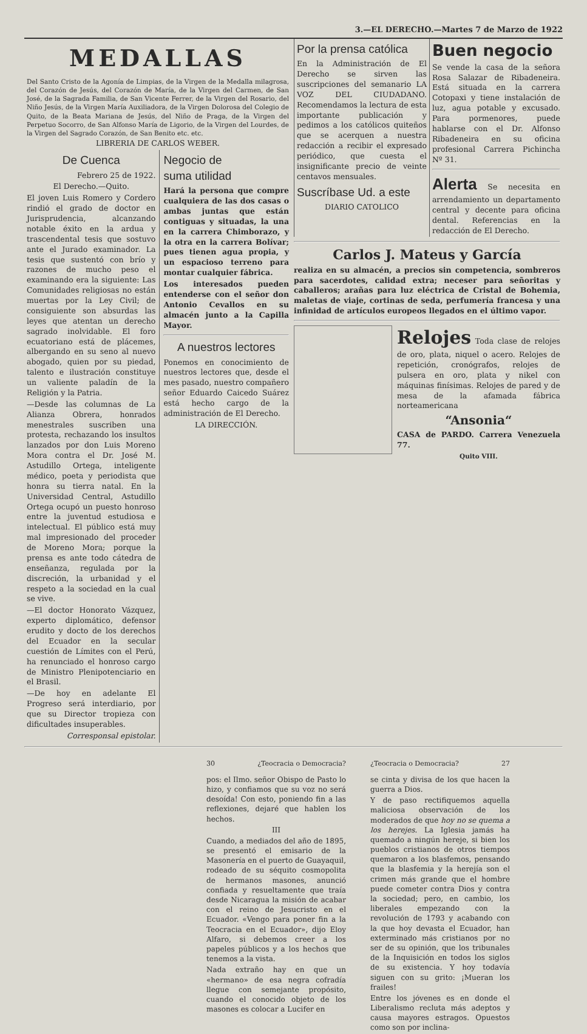3.—EL DERECHO.—Martes 7 de Marzo de 1922
MEDALLAS
Del Santo Cristo de la Agonía de Limpias, de la Virgen de la Medalla milagrosa, del Corazón de Jesús, del Corazón de María, de la Virgen del Carmen, de San José, de la Sagrada Familia, de San Vicente Ferrer, de la Virgen del Rosario, del Niño Jesús, de la Virgen María Auxiliadora, de la Virgen Dolorosa del Colegio de Quito, de la Beata Mariana de Jesús, del Niño de Praga, de la Virgen del Perpetuo Socorro, de San Alfonso María de Ligorio, de la Virgen del Lourdes, de la Virgen del Sagrado Corazón, de San Benito etc. etc.
LIBRERIA DE CARLOS WEBER.
De Cuenca
Febrero 25 de 1922.
El Derecho.—Quito.
El joven Luis Romero y Cordero rindió el grado de doctor en Jurisprudencia, alcanzando notable éxito en la ardua y trascendental tesis que sostuvo ante el Jurado examinador. La tesis que sustentó con brío y razones de mucho peso el examinando era la siguiente: Las Comunidades religiosas no están muertas por la Ley Civil; de consiguiente son absurdas las leyes que atentan un derecho sagrado inolvidable. El foro ecuatoriano está de plácemes, albergando en su seno al nuevo abogado, quien por su piedad, talento e ilustración constituye un valiente paladín de la Religión y la Patria.
—Desde las columnas de La Alianza Obrera, honrados menestrales suscriben una protesta, rechazando los insultos lanzados por don Luis Moreno Mora contra el Dr. José M. Astudillo Ortega, inteligente médico, poeta y periodista que honra su tierra natal. En la Universidad Central, Astudillo Ortega ocupó un puesto honroso entre la juventud estudiosa e intelectual. El público está muy mal impresionado del proceder de Moreno Mora; porque la prensa es ante todo cátedra de enseñanza, regulada por la discreción, la urbanidad y el respeto a la sociedad en la cual se vive.
—El doctor Honorato Vázquez, experto diplomático, defensor erudito y docto de los derechos del Ecuador en la secular cuestión de Límites con el Perú, ha renunciado el honroso cargo de Ministro Plenipotenciario en el Brasil.
—De hoy en adelante El Progreso será interdiario, por que su Director tropieza con dificultades insuperables.
Corresponsal epistolar.
Negocio de
suma utilidad
Hará la persona que compre cualquiera de las dos casas o ambas juntas que están contiguas y situadas, la una en la carrera Chimborazo, y la otra en la carrera Bolívar; pues tienen agua propia, y un espacioso terreno para montar cualquier fábrica.
Los interesados pueden entenderse con el señor don Antonio Cevallos en su almacén junto a la Capilla Mayor.
A nuestros lectores
Ponemos en conocimiento de nuestros lectores que, desde el mes pasado, nuestro compañero señor Eduardo Caicedo Suárez está hecho cargo de la administración de El Derecho.
LA DIRECCIÓN.
Por la prensa católica
En la Administración de El Derecho se sirven las suscripciones del semanario LA VOZ DEL CIUDADANO. Recomendamos la lectura de esta importante publicación y pedimos a los católicos quiteños que se acerquen a nuestra redacción a recibir el expresado periódico, que cuesta el insignificante precio de veinte centavos mensuales.
Suscríbase Ud. a este
DIARIO CATOLICO
Buen negocio
Se vende la casa de la señora Rosa Salazar de Ribadeneira. Está situada en la carrera Cotopaxi y tiene instalación de luz, agua potable y excusado. Para pormenores, puede hablarse con el Dr. Alfonso Ribadeneira en su oficina profesional Carrera Pichincha Nº 31.
Alerta Se necesita en arrendamiento un departamento central y decente para oficina dental. Referencias en la redacción de El Derecho.
Carlos J. Mateus y García
realiza en su almacén, a precios sin competencia, sombreros para sacerdotes, calidad extra; neceser para señoritas y caballeros; arañas para luz eléctrica de Cristal de Bohemia, maletas de viaje, cortinas de seda, perfumería francesa y una infinidad de artículos europeos llegados en el último vapor.
Relojes Toda clase de relojes de oro, plata, niquel o acero. Relojes de repetición, cronógrafos, relojes de pulsera en oro, plata y nikel con máquinas finísimas. Relojes de pared y de mesa de la afamada fábrica norteamericana
“Ansonia“
CASA de PARDO. Carrera Venezuela 77.
Quito VIII.
30 ¿Teocracia o Democracia?
pos: el Ilmo. señor Obispo de Pasto lo hizo, y confiamos que su voz no será desoída! Con esto, poniendo fin a las reflexiones, dejaré que hablen los hechos.
III
Cuando, a mediados del año de 1895, se presentó el emisario de la Masonería en el puerto de Guayaquil, rodeado de su séquito cosmopolita de hermanos masones, anunció confiada y resueltamente que traía desde Nicaragua la misión de acabar con el reino de Jesucristo en el Ecuador. «Vengo para poner fin a la Teocracia en el Ecuador», dijo Eloy Alfaro, si debemos creer a los papeles públicos y a los hechos que tenemos a la vista.
Nada extraño hay en que un «hermano» de esa negra cofradía llegue con semejante propósito, cuando el conocido objeto de los masones es colocar a Lucifer en
¿Teocracia o Democracia? 27
se cinta y divisa de los que hacen la guerra a Dios.
Y de paso rectifiquemos aquella maliciosa observación de los moderados de que hoy no se quema a los herejes. La Iglesia jamás ha quemado a ningún hereje, si bien los pueblos cristianos de otros tiempos quemaron a los blasfemos, pensando que la blasfemia y la herejía son el crimen más grande que el hombre puede cometer contra Dios y contra la sociedad; pero, en cambio, los liberales empezando con la revolución de 1793 y acabando con la que hoy devasta el Ecuador, han exterminado más cristianos por no ser de su opinión, que los tribunales de la Inquisición en todos los siglos de su existencia. Y hoy todavía siguen con su grito: ¡Mueran los frailes!
Entre los jóvenes es en donde el Liberalismo recluta más adeptos y causa mayores estragos. Opuestos como son por inclina-